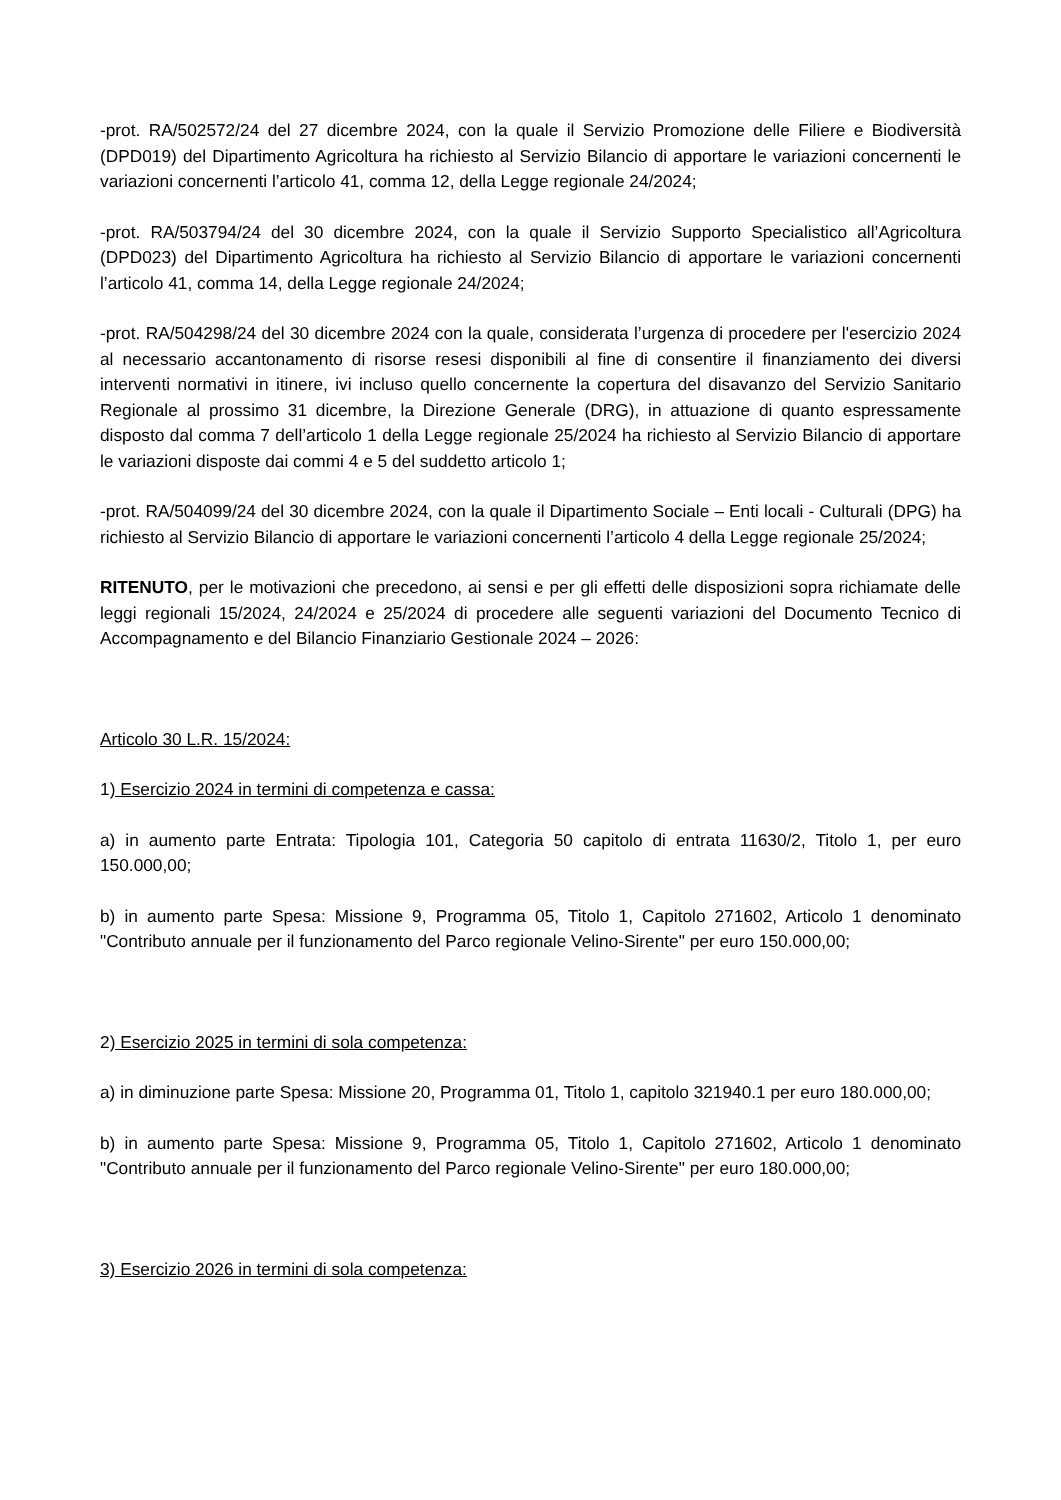-prot. RA/502572/24 del 27 dicembre 2024, con la quale il Servizio Promozione delle Filiere e Biodiversità (DPD019) del Dipartimento Agricoltura ha richiesto al Servizio Bilancio di apportare le variazioni concernenti le variazioni concernenti l’articolo 41, comma 12, della Legge regionale 24/2024;
-prot. RA/503794/24 del 30 dicembre 2024, con la quale il Servizio Supporto Specialistico all’Agricoltura (DPD023) del Dipartimento Agricoltura ha richiesto al Servizio Bilancio di apportare le variazioni concernenti l’articolo 41, comma 14, della Legge regionale 24/2024;
-prot. RA/504298/24 del 30 dicembre 2024 con la quale, considerata l’urgenza di procedere per l'esercizio 2024 al necessario accantonamento di risorse resesi disponibili al fine di consentire il finanziamento dei diversi interventi normativi in itinere, ivi incluso quello concernente la copertura del disavanzo del Servizio Sanitario Regionale al prossimo 31 dicembre, la Direzione Generale (DRG), in attuazione di quanto espressamente disposto dal comma 7 dell’articolo 1 della Legge regionale 25/2024 ha richiesto al Servizio Bilancio di apportare le variazioni disposte dai commi 4 e 5 del suddetto articolo 1;
-prot. RA/504099/24 del 30 dicembre 2024, con la quale il Dipartimento Sociale – Enti locali - Culturali (DPG) ha richiesto al Servizio Bilancio di apportare le variazioni concernenti l’articolo 4 della Legge regionale 25/2024;
RITENUTO, per le motivazioni che precedono, ai sensi e per gli effetti delle disposizioni sopra richiamate delle leggi regionali 15/2024, 24/2024 e 25/2024 di procedere alle seguenti variazioni del Documento Tecnico di Accompagnamento e del Bilancio Finanziario Gestionale 2024 – 2026:
Articolo 30 L.R. 15/2024:
1) Esercizio 2024 in termini di competenza e cassa:
a) in aumento parte Entrata: Tipologia 101, Categoria 50 capitolo di entrata 11630/2, Titolo 1, per euro 150.000,00;
b) in aumento parte Spesa: Missione 9, Programma 05, Titolo 1, Capitolo 271602, Articolo 1 denominato "Contributo annuale per il funzionamento del Parco regionale Velino-Sirente" per euro 150.000,00;
2) Esercizio 2025 in termini di sola competenza:
a) in diminuzione parte Spesa: Missione 20, Programma 01, Titolo 1, capitolo 321940.1 per euro 180.000,00;
b) in aumento parte Spesa: Missione 9, Programma 05, Titolo 1, Capitolo 271602, Articolo 1 denominato "Contributo annuale per il funzionamento del Parco regionale Velino-Sirente" per euro 180.000,00;
3) Esercizio 2026 in termini di sola competenza: